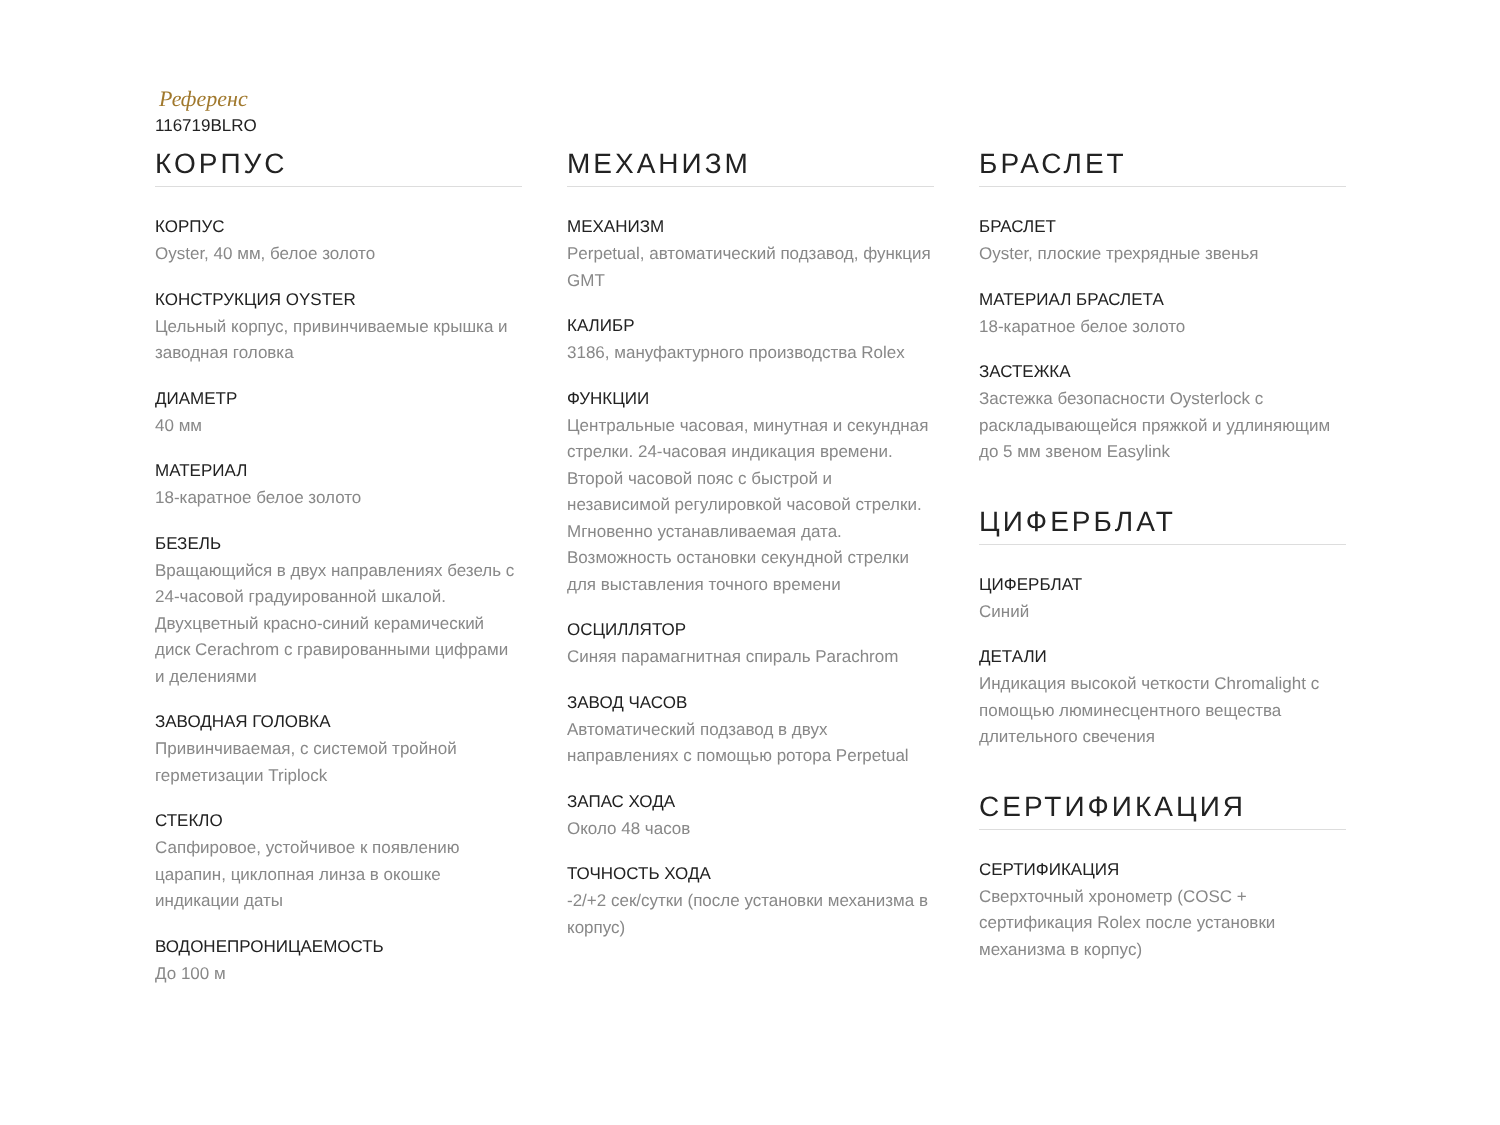Референс
116719BLRO
КОРПУС
КОРПУС
Oyster, 40 мм, белое золото
КОНСТРУКЦИЯ OYSTER
Цельный корпус, привинчиваемые крышка и заводная головка
ДИАМЕТР
40 мм
МАТЕРИАЛ
18-каратное белое золото
БЕЗЕЛЬ
Вращающийся в двух направлениях безель с 24-часовой градуированной шкалой. Двухцветный красно-синий керамический диск Cerachrom с гравированными цифрами и делениями
ЗАВОДНАЯ ГОЛОВКА
Привинчиваемая, с системой тройной герметизации Triplock
СТЕКЛО
Сапфировое, устойчивое к появлению царапин, циклопная линза в окошке индикации даты
ВОДОНЕПРОНИЦАЕМОСТЬ
До 100 м
МЕХАНИЗМ
МЕХАНИЗМ
Perpetual, автоматический подзавод, функция GMT
КАЛИБР
3186, мануфактурного производства Rolex
ФУНКЦИИ
Центральные часовая, минутная и секундная стрелки. 24-часовая индикация времени. Второй часовой пояс с быстрой и независимой регулировкой часовой стрелки. Мгновенно устанавливаемая дата. Возможность остановки секундной стрелки для выставления точного времени
ОСЦИЛЛЯТОР
Синяя парамагнитная спираль Parachrom
ЗАВОД ЧАСОВ
Автоматический подзавод в двух направлениях с помощью ротора Perpetual
ЗАПАС ХОДА
Около 48 часов
ТОЧНОСТЬ ХОДА
-2/+2 сек/сутки (после установки механизма в корпус)
БРАСЛЕТ
БРАСЛЕТ
Oyster, плоские трехрядные звенья
МАТЕРИАЛ БРАСЛЕТА
18-каратное белое золото
ЗАСТЕЖКА
Застежка безопасности Oysterlock с раскладывающейся пряжкой и удлиняющим до 5 мм звеном Easylink
ЦИФЕРБЛАТ
ЦИФЕРБЛАТ
Синий
ДЕТАЛИ
Индикация высокой четкости Chromalight с помощью люминесцентного вещества длительного свечения
СЕРТИФИКАЦИЯ
СЕРТИФИКАЦИЯ
Сверхточный хронометр (COSC + сертификация Rolex после установки механизма в корпус)